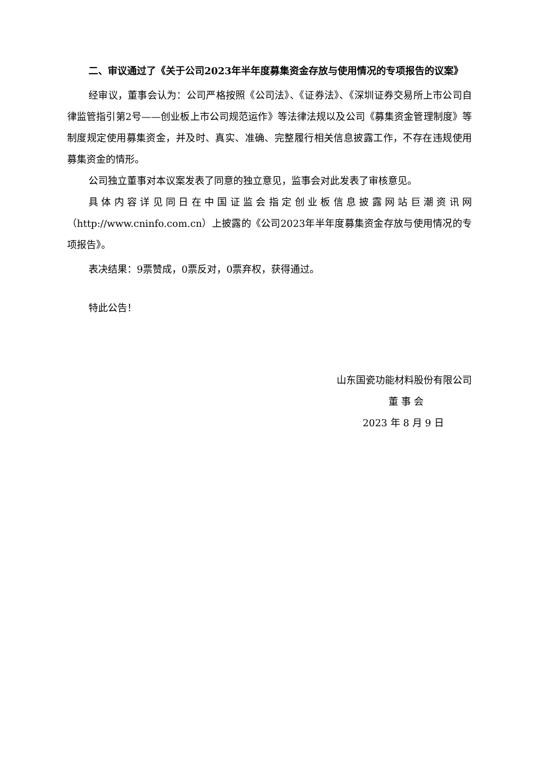二、审议通过了《关于公司2023年半年度募集资金存放与使用情况的专项报告的议案》
经审议，董事会认为：公司严格按照《公司法》、《证券法》、《深圳证券交易所上市公司自律监管指引第2号——创业板上市公司规范运作》等法律法规以及公司《募集资金管理制度》等制度规定使用募集资金，并及时、真实、准确、完整履行相关信息披露工作，不存在违规使用募集资金的情形。
公司独立董事对本议案发表了同意的独立意见，监事会对此发表了审核意见。
具体内容详见同日在中国证监会指定创业板信息披露网站巨潮资讯网（http://www.cninfo.com.cn）上披露的《公司2023年半年度募集资金存放与使用情况的专项报告》。
表决结果：9票赞成，0票反对，0票弃权，获得通过。
特此公告！
山东国瓷功能材料股份有限公司
董 事 会
2023 年 8 月 9 日